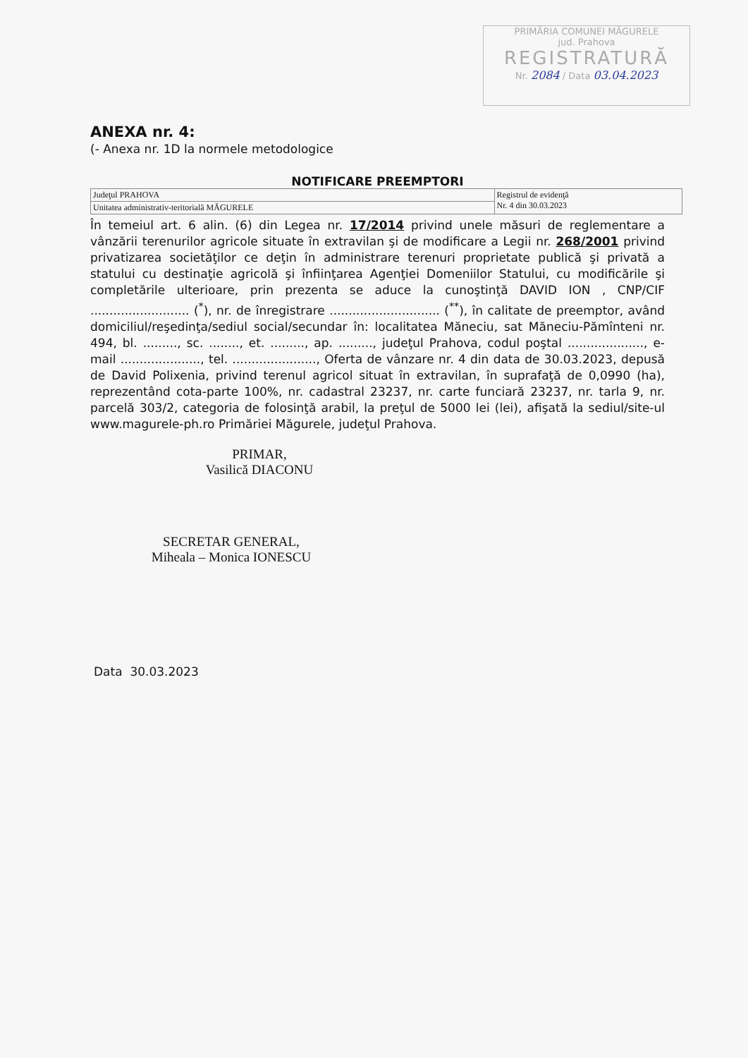PRIMĂRIA COMUNEI MĂGURELE
jud. Prahova
REGISTRATURĂ
Nr. 2084 / Data 03.04.2023
ANEXA nr. 4:
(- Anexa nr. 1D la normele metodologice
NOTIFICARE PREEMPTORI
| Judeţul PRAHOVA | Registrul de evidenţă Nr. 4 din 30.03.2023 |
| Unitatea administrativ-teritorială MĂGURELE | |
În temeiul art. 6 alin. (6) din Legea nr. 17/2014 privind unele măsuri de reglementare a vânzării terenurilor agricole situate în extravilan şi de modificare a Legii nr. 268/2001 privind privatizarea societăţilor ce deţin în administrare terenuri proprietate publică şi privată a statului cu destinaţie agricolă şi înfiinţarea Agenţiei Domeniilor Statului, cu modificările şi completările ulterioare, prin prezenta se aduce la cunoştinţă DAVID ION , CNP/CIF .......................... (<sup>*</sup>), nr. de înregistrare ............................. (<sup>**</sup>), în calitate de preemptor, având domiciliul/reşedinţa/sediul social/secundar în: localitatea Măneciu, sat Măneciu-Pămînteni nr. 494, bl. ........., sc. ........, et. ........., ap. ........., judeţul Prahova, codul poştal ...................., e-mail ....................., tel. ......................, Oferta de vânzare nr. 4 din data de 30.03.2023, depusă de David Polixenia, privind terenul agricol situat în extravilan, în suprafaţă de 0,0990 (ha), reprezentând cota-parte 100%, nr. cadastral 23237, nr. carte funciară 23237, nr. tarla 9, nr. parcelă 303/2, categoria de folosinţă arabil, la preţul de 5000 lei (lei), afişată la sediul/site-ul www.magurele-ph.ro Primăriei Măgurele, judeţul Prahova.
PRIMAR,
Vasilică DIACONU
SECRETAR GENERAL,
Miheala – Monica IONESCU
Data 30.03.2023